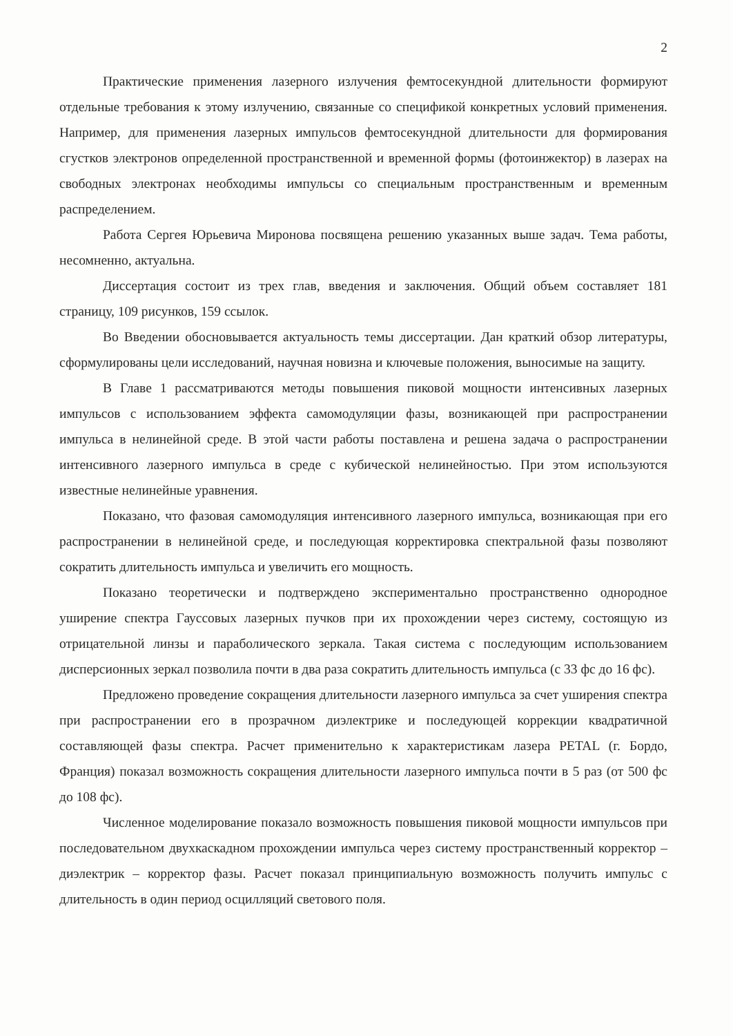2
Практические применения лазерного излучения фемтосекундной длительности формируют отдельные требования к этому излучению, связанные со спецификой конкретных условий применения. Например, для применения лазерных импульсов фемтосекундной длительности для формирования сгустков электронов определенной пространственной и временной формы (фотоинжектор) в лазерах на свободных электронах необходимы импульсы со специальным пространственным и временным распределением.
Работа Сергея Юрьевича Миронова посвящена решению указанных выше задач. Тема работы, несомненно, актуальна.
Диссертация состоит из трех глав, введения и заключения. Общий объем составляет 181 страницу, 109 рисунков, 159 ссылок.
Во Введении обосновывается актуальность темы диссертации. Дан краткий обзор литературы, сформулированы цели исследований, научная новизна и ключевые положения, выносимые на защиту.
В Главе 1 рассматриваются методы повышения пиковой мощности интенсивных лазерных импульсов с использованием эффекта самомодуляции фазы, возникающей при распространении импульса в нелинейной среде. В этой части работы поставлена и решена задача о распространении интенсивного лазерного импульса в среде с кубической нелинейностью. При этом используются известные нелинейные уравнения.
Показано, что фазовая самомодуляция интенсивного лазерного импульса, возникающая при его распространении в нелинейной среде, и последующая корректировка спектральной фазы позволяют сократить длительность импульса и увеличить его мощность.
Показано теоретически и подтверждено экспериментально пространственно однородное уширение спектра Гауссовых лазерных пучков при их прохождении через систему, состоящую из отрицательной линзы и параболического зеркала. Такая система с последующим использованием дисперсионных зеркал позволила почти в два раза сократить длительность импульса (с 33 фс до 16 фс).
Предложено проведение сокращения длительности лазерного импульса за счет уширения спектра при распространении его в прозрачном диэлектрике и последующей коррекции квадратичной составляющей фазы спектра. Расчет применительно к характеристикам лазера PETAL (г. Бордо, Франция) показал возможность сокращения длительности лазерного импульса почти в 5 раз (от 500 фс до 108 фс).
Численное моделирование показало возможность повышения пиковой мощности импульсов при последовательном двухкаскадном прохождении импульса через систему пространственный корректор – диэлектрик – корректор фазы. Расчет показал принципиальную возможность получить импульс с длительность в один период осцилляций светового поля.